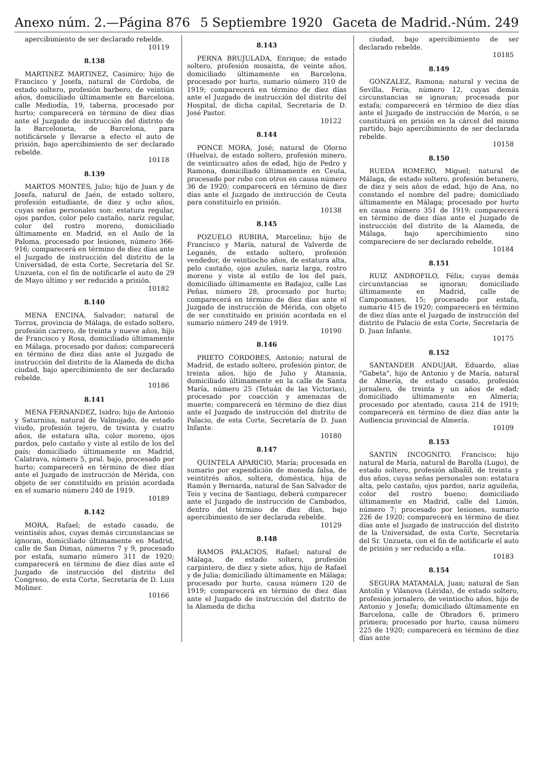Anexo núm. 2.—Página 876 5 Septiembre 1920 Gaceta de Madrid.-Núm. 249
apercibimiento de ser declarado rebelde.
10119
8.138
MARTINEZ MARTINEZ, Casimiro; hijo de Francisco y Josefa, natural de Córdoba, de estado soltero, profesión barbero, de veintiún años, domiciliado últimamente en Barcelona, calle Mediodía, 19, taberna, procesado por hurto; comparecerá en término de diez días ante el Juzgado de instrucción del distrito de la Barceloneta, de Barcelona, para notificársele y llevarse a efecto el auto de prisión, bajo apercibimiento de ser declarado rebelde.
10118
8.139
MARTOS MONTES, Julio; hijo de Juan y de Josefa, natural de Jaén, de estado soltero, profesión estudiante, de diez y ocho años, cuyas señas personales son: estatura regular, ojos pardos, color pelo castaño, nariz regular, color del rostro moreno, domiciliado últimamente en Madrid, en el Asilo de la Paloma, procesado por lesiones, número 366-916; comparecerá en término de diez días ante el Juzgado de instrucción del distrito de la Universidad, de esta Corte, Secretaría del Sr. Unzueta, con el fin de notificarle el auto de 29 de Mayo último y ser reducido a prisión.
10182
8.140
MENA ENCINA, Salvador; natural de Torrox, provincia de Málaga, de estado soltero, profesión carrero, de treinta y nueve años, hijo de Francisco y Rosa, domiciliado últimamente en Málaga, procesado por daños; comparecerá en término de diez días ante el Juzgado de instrucción del distrito de la Alameda de dicha ciudad, bajo apercibimiento de ser declarado rebelde.
10186
8.141
MENA FERNANDEZ, Isidro; hijo de Antonio y Saturnina, natural de Valmojado, de estado viudo, profesión tejero, de treinta y cuatro años, de estatura alta, color moreno, ojos pardos, pelo castaño y viste al estilo de los del país; domiciliado últimamente en Madrid, Calatrava, número 5, pral. bajo, procesado por hurto; comparecerá en término de diez días ante el Juzgado de instrucción de Mérida, con objeto de ser constituído en prisión acordada en el sumario número 240 de 1919.
10189
8.142
MORA, Rafael; de estado casado, de veintiséis años, cuyas demás circunstancias se ignoran, domiciliado últimamente en Madrid, calle de San Dimas, números 7 y 9, procesado por estafa, sumario número 311 de 1920; comparecerá en término de diez días ante el Juzgado de instrucción del distrito del Congreso, de esta Corte, Secretaría de D. Luis Moliner.
10166
8.143
PERNA BRUJULADA, Enrique; de estado soltero, profesión mosaista, de veinte años, domiciliado últimamente en Barcelona, procesado por hurto, sumario número 310 de 1919; comparecerá en término de diez días ante el Juzgado de instrucción del distrito del Hospital, de dicha capital, Secretaría de D. José Pastor.
10122
8.144
PONCE MORA, José; natural de Olorno (Huelva), de estado soltero, profesión minero, de veinticuatro años de edad, hijo de Pedro y Ramona, domiciliado últimamente en Ceuta, procesado por robo con otros en causa número 36 de 1920; comparecerá en término de diez días ante el Juzgado de instrucción de Ceuta para constituirlo en prisión.
10138
8.145
POZUELO RUBIRA, Marcelino; hijo de Francisco y María, natural de Valverde de Leganés, de estado soltero, profesión vendedor, de veintiocho años, de estatura alta, pelo castaño, ojos azules, nariz larga, rostro moreno y viste al estilo de los del país, domiciliado últimamente en Badajoz, calle Las Peñas, número 28, procesado por hurto; comparecerá en término de diez días ante el Juzgado de instrucción de Mérida, con objeto de ser constituído en prisión acordada en el sumario número 249 de 1919.
10190
8.146
PRIETO CORDOBES, Antonio; natural de Madrid, de estado soltero, profesión pintor, de treinta años, hijo de Julio y Atanasia, domiciliado últimamente en la calle de Santa María, número 25 (Tetuán de las Victorias), procesado por coacción y amenazas de muerte; comparecerá en término de diez días ante el Juzgado de instrucción del distrito de Palacio, de esta Corte, Secretaría de D. Juan Infante.
10180
8.147
QUINTELA APARICIO, María; procesada en sumario por expendición de moneda falsa, de veintitrés años, soltera, doméstica, hija de Ramón y Bernarda, natural de San Salvador de Teis y vecina de Santiago, deberá comparecer ante el Juzgado de instrucción de Cambados, dentro del término de diez días, bajo apercibimiento de ser declarada rebelde.
10129
8.148
RAMOS PALACIOS, Rafael; natural de Málaga, de estado soltero, profesión carpintero, de diez y siete años, hijo de Rafael y de Julia; domiciliado últimamente en Málaga; procesado por hurto, causa número 120 de 1919; comparecerá en término de diez días ante el Juzgado de instrucción del distrito de la Alameda de dicha
ciudad, bajo apercibimiento de ser declarado rebelde.
10185
8.149
GONZALEZ, Ramona; natural y vecina de Sevilla, Feria, número 12, cuyas demás circunstancias se ignoran; procesada por estafa; comparecerá en término de diez días ante el Juzgado de instrucción de Morón, o se constituirá en prisión en la cárcel del mismo partido, bajo apercibimiento de ser declarada rebelde.
10158
8.150
RUEDA ROMERO, Miguel; natural de Málaga, de estado soltero, profesión betunero, de diez y seis años de edad, hijo de Ana, no constando el nombre del padre; domiciliado últimamente en Málaga; procesado por hurto en causa número 351 de 1919; comparecerá en término de diez días ante el Juzgado de instrucción del distrito de la Alameda, de Málaga, bajo apercibimiento sino compareciere de ser declarado rebelde.
10184
8.151
RUIZ ANDROFILO, Félix; cuyas demás circunstancias se ignoran; domiciliado últimamente en Madrid, calle de Campomanes, 15; procesado por estafa, sumario 415 de 1920; comparecerá en término de diez días ante el Juzgado de instrucción del distrito de Palacio de esta Corte, Secretaría de D. Juan Infante.
10175
8.152
SANTANDER ANDUJAR, Eduardo, alias "Gabeta", hijo de Antonio y de María, natural de Almería, de estado casado, profesión jornalero, de treinta y un años de edad; domiciliado últimamente en Almería; procesado por atentado, causa 214 de 1919; comparecerá en término de diez días ante la Audiencia provincial de Almería.
10109
8.153
SANTIN INCOGNITO, Francisco; hijo natural de María, natural de Barolla (Lugo), de estado soltero, profesión albañil, de treinta y dos años, cuyas señas personales son: estatura alta, pelo castaño, ojos pardos, nariz aguileña, color del rostro bueno; domiciliado últimamente en Madrid, calle del Limón, número 7; procesado por lesiones, sumario 226 de 1920; comparecerá en término de diez días ante el Juzgado de instrucción del distrito de la Universidad, de esta Corte, Secretaría del Sr. Unzueta, con el fin de notificarle el auto de prisión y ser reducido a ella.
10183
8.154
SEGURA MATAMALA, Juan; natural de San Antolín y Vilanova (Lérida), de estado soltero, profesión jornalero, de veintiocho años, hijo de Antonio y Josefa; domiciliado últimamente en Barcelona, calle de Obradors 6, primero primera; procesado por hurto, causa número 225 de 1920; comparecerá en término de diez días ante